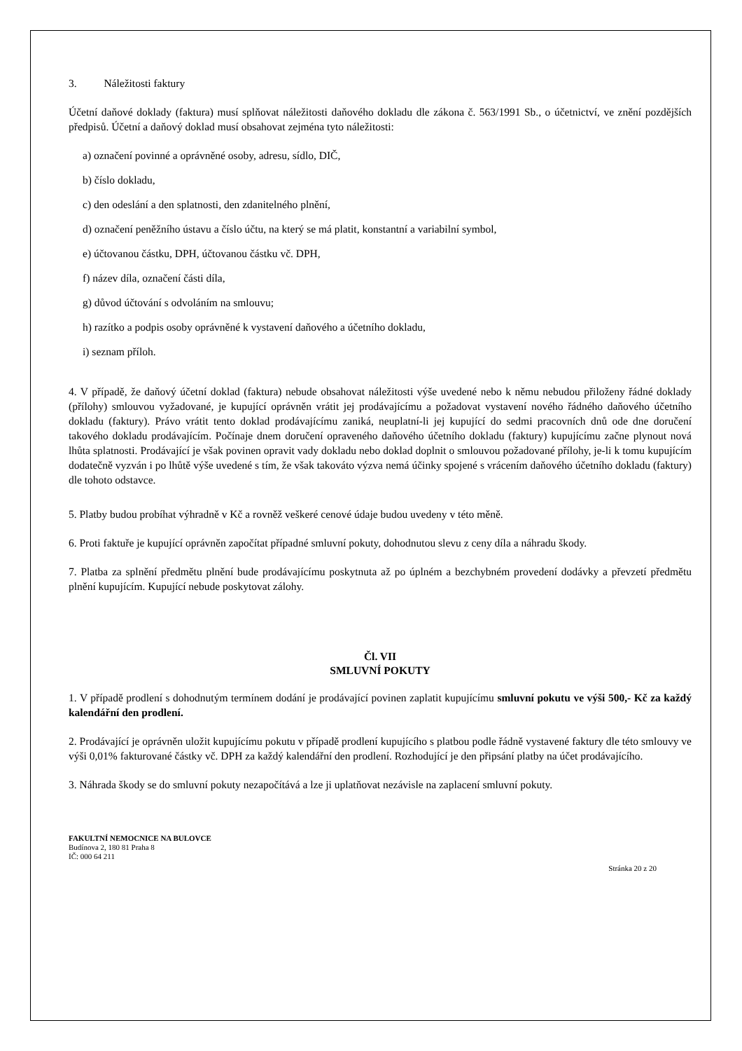3. Náležitosti faktury
Účetní daňové doklady (faktura) musí splňovat náležitosti daňového dokladu dle zákona č. 563/1991 Sb., o účetnictví, ve znění pozdějších předpisů. Účetní a daňový doklad musí obsahovat zejména tyto náležitosti:
a) označení povinné a oprávněné osoby, adresu, sídlo, DIČ,
b) číslo dokladu,
c) den odeslání a den splatnosti, den zdanitelného plnění,
d) označení peněžního ústavu a číslo účtu, na který se má platit, konstantní a variabilní symbol,
e) účtovanou částku, DPH, účtovanou částku vč. DPH,
f) název díla, označení části díla,
g) důvod účtování s odvoláním na smlouvu;
h) razítko a podpis osoby oprávněné k vystavení daňového a účetního dokladu,
i) seznam příloh.
4. V případě, že daňový účetní doklad (faktura) nebude obsahovat náležitosti výše uvedené nebo k němu nebudou přiloženy řádné doklady (přílohy) smlouvou vyžadované, je kupující oprávněn vrátit jej prodávajícímu a požadovat vystavení nového řádného daňového účetního dokladu (faktury). Právo vrátit tento doklad prodávajícímu zaniká, neuplatní-li jej kupující do sedmi pracovních dnů ode dne doručení takového dokladu prodávajícím. Počínaje dnem doručení opraveného daňového účetního dokladu (faktury) kupujícímu začne plynout nová lhůta splatnosti. Prodávající je však povinen opravit vady dokladu nebo doklad doplnit o smlouvou požadované přílohy, je-li k tomu kupujícím dodatečně vyzván i po lhůtě výše uvedené s tím, že však takováto výzva nemá účinky spojené s vrácením daňového účetního dokladu (faktury) dle tohoto odstavce.
5. Platby budou probíhat výhradně v Kč a rovněž veškeré cenové údaje budou uvedeny v této měně.
6. Proti faktuře je kupující oprávněn započítat případné smluvní pokuty, dohodnutou slevu z ceny díla a náhradu škody.
7. Platba za splnění předmětu plnění bude prodávajícímu poskytnuta až po úplném a bezchybném provedení dodávky a převzetí předmětu plnění kupujícím. Kupující nebude poskytovat zálohy.
Čl. VII
SMLUVNÍ POKUTY
1. V případě prodlení s dohodnutým termínem dodání je prodávající povinen zaplatit kupujícímu smluvní pokutu ve výši 500,- Kč za každý kalendářní den prodlení.
2. Prodávající je oprávněn uložit kupujícímu pokutu v případě prodlení kupujícího s platbou podle řádně vystavené faktury dle této smlouvy ve výši 0,01% fakturované částky vč. DPH za každý kalendářní den prodlení. Rozhodující je den připsání platby na účet prodávajícího.
3. Náhrada škody se do smluvní pokuty nezapočítává a lze ji uplatňovat nezávisle na zaplacení smluvní pokuty.
FAKULTNÍ NEMOCNICE NA BULOVCE
Budínova 2, 180 81 Praha 8
IČ: 000 64 211
Stránka 20 z 20